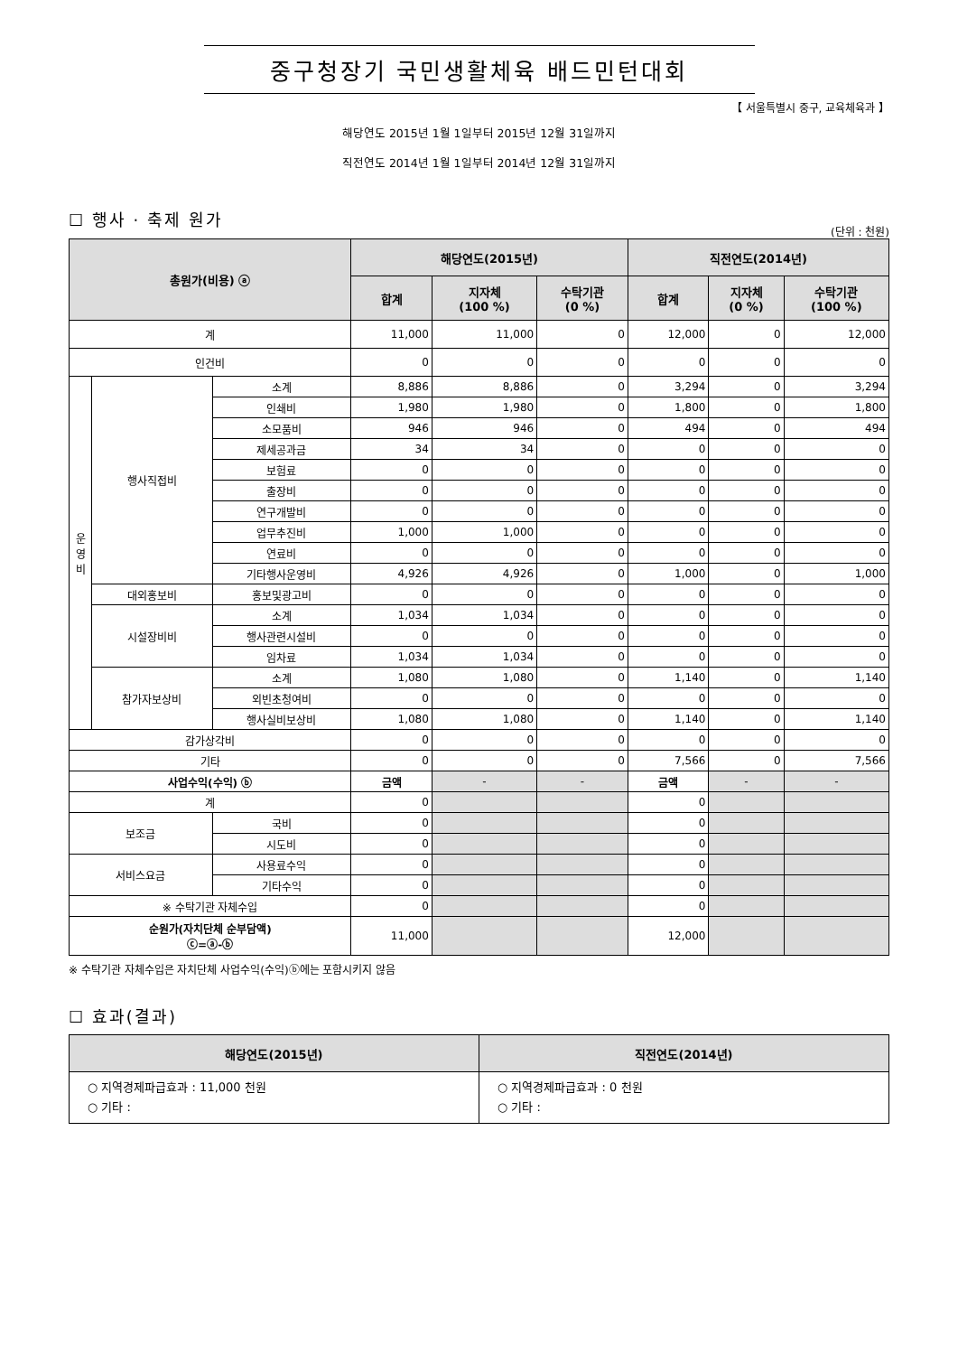중구청장기 국민생활체육 배드민턴대회
【 서울특별시 중구, 교육체육과 】
해당연도 2015년 1월 1일부터 2015년 12월 31일까지
직전연도 2014년 1월 1일부터 2014년 12월 31일까지
☐ 행사 · 축제 원가
(단위 : 천원)
| 총원가(비용) ⓐ | | | 해당연도(2015년) | | | 직전연도(2014년) | | |
| --- | --- | --- | --- | --- | --- | --- | --- | --- |
| | | | 합계 | 지자체 (100 %) | 수탁기관 (0 %) | 합계 | 지자체 (0 %) | 수탁기관 (100 %) |
| 계 | | | 11,000 | 11,000 | 0 | 12,000 | 0 | 12,000 |
| 인건비 | | | 0 | 0 | 0 | 0 | 0 | 0 |
| 운 영 비 | 행사직접비 | 소계 | 8,886 | 8,886 | 0 | 3,294 | 0 | 3,294 |
| | | 인쇄비 | 1,980 | 1,980 | 0 | 1,800 | 0 | 1,800 |
| | | 소모품비 | 946 | 946 | 0 | 494 | 0 | 494 |
| | | 제세공과금 | 34 | 34 | 0 | 0 | 0 | 0 |
| | | 보험료 | 0 | 0 | 0 | 0 | 0 | 0 |
| | | 출장비 | 0 | 0 | 0 | 0 | 0 | 0 |
| | | 연구개발비 | 0 | 0 | 0 | 0 | 0 | 0 |
| | | 업무추진비 | 1,000 | 1,000 | 0 | 0 | 0 | 0 |
| | | 연료비 | 0 | 0 | 0 | 0 | 0 | 0 |
| | | 기타행사운영비 | 4,926 | 4,926 | 0 | 1,000 | 0 | 1,000 |
| | 대외홍보비 | 홍보및광고비 | 0 | 0 | 0 | 0 | 0 | 0 |
| | 시설장비비 | 소계 | 1,034 | 1,034 | 0 | 0 | 0 | 0 |
| | | 행사관련시설비 | 0 | 0 | 0 | 0 | 0 | 0 |
| | | 임차료 | 1,034 | 1,034 | 0 | 0 | 0 | 0 |
| | 참가자보상비 | 소계 | 1,080 | 1,080 | 0 | 1,140 | 0 | 1,140 |
| | | 외빈초청여비 | 0 | 0 | 0 | 0 | 0 | 0 |
| | | 행사실비보상비 | 1,080 | 1,080 | 0 | 1,140 | 0 | 1,140 |
| 감가상각비 | | | 0 | 0 | 0 | 0 | 0 | 0 |
| 기타 | | | 0 | 0 | 0 | 7,566 | 0 | 7,566 |
| 사업수익(수익) ⓑ | | | 금액 | - | - | 금액 | - | - |
| 계 | | | 0 | | | 0 | | |
| 보조금 | | 국비 | 0 | | | 0 | | |
| | | 시도비 | 0 | | | 0 | | |
| 서비스요금 | | 사용료수익 | 0 | | | 0 | | |
| | | 기타수익 | 0 | | | 0 | | |
| ※ 수탁기관 자체수입 | | | 0 | | | 0 | | |
| 순원가(자치단체 순부담액) ⓒ=ⓐ-ⓑ | | | 11,000 | | | 12,000 | | |
※ 수탁기관 자체수입은 자치단체 사업수익(수익)ⓑ에는 포함시키지 않음
☐ 효과(결과)
| 해당연도(2015년) | 직전연도(2014년) |
| --- | --- |
| ○ 지역경제파급효과 : 11,000 천원 ○ 기타 : | ○ 지역경제파급효과 : 0 천원 ○ 기타 : |